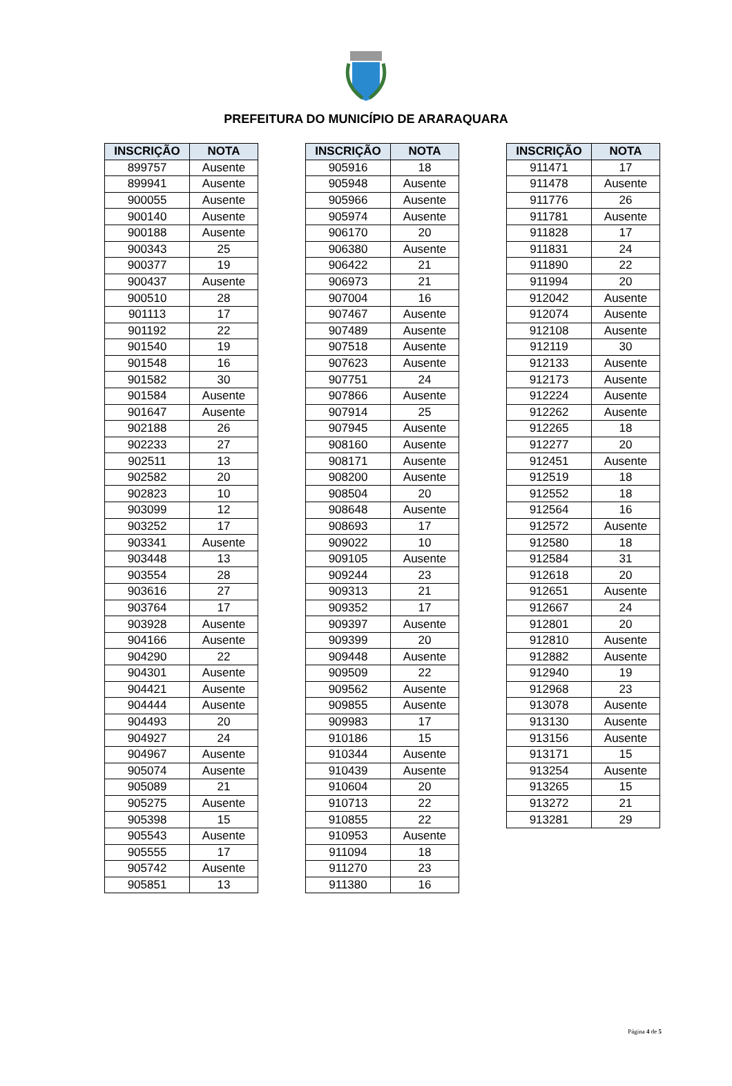PREFEITURA DO MUNICÍPIO DE ARARAQUARA
| INSCRIÇÃO | NOTA |
| --- | --- |
| 899757 | Ausente |
| 899941 | Ausente |
| 900055 | Ausente |
| 900140 | Ausente |
| 900188 | Ausente |
| 900343 | 25 |
| 900377 | 19 |
| 900437 | Ausente |
| 900510 | 28 |
| 901113 | 17 |
| 901192 | 22 |
| 901540 | 19 |
| 901548 | 16 |
| 901582 | 30 |
| 901584 | Ausente |
| 901647 | Ausente |
| 902188 | 26 |
| 902233 | 27 |
| 902511 | 13 |
| 902582 | 20 |
| 902823 | 10 |
| 903099 | 12 |
| 903252 | 17 |
| 903341 | Ausente |
| 903448 | 13 |
| 903554 | 28 |
| 903616 | 27 |
| 903764 | 17 |
| 903928 | Ausente |
| 904166 | Ausente |
| 904290 | 22 |
| 904301 | Ausente |
| 904421 | Ausente |
| 904444 | Ausente |
| 904493 | 20 |
| 904927 | 24 |
| 904967 | Ausente |
| 905074 | Ausente |
| 905089 | 21 |
| 905275 | Ausente |
| 905398 | 15 |
| 905543 | Ausente |
| 905555 | 17 |
| 905742 | Ausente |
| 905851 | 13 |
| INSCRIÇÃO | NOTA |
| --- | --- |
| 905916 | 18 |
| 905948 | Ausente |
| 905966 | Ausente |
| 905974 | Ausente |
| 906170 | 20 |
| 906380 | Ausente |
| 906422 | 21 |
| 906973 | 21 |
| 907004 | 16 |
| 907467 | Ausente |
| 907489 | Ausente |
| 907518 | Ausente |
| 907623 | Ausente |
| 907751 | 24 |
| 907866 | Ausente |
| 907914 | 25 |
| 907945 | Ausente |
| 908160 | Ausente |
| 908171 | Ausente |
| 908200 | Ausente |
| 908504 | 20 |
| 908648 | Ausente |
| 908693 | 17 |
| 909022 | 10 |
| 909105 | Ausente |
| 909244 | 23 |
| 909313 | 21 |
| 909352 | 17 |
| 909397 | Ausente |
| 909399 | 20 |
| 909448 | Ausente |
| 909509 | 22 |
| 909562 | Ausente |
| 909855 | Ausente |
| 909983 | 17 |
| 910186 | 15 |
| 910344 | Ausente |
| 910439 | Ausente |
| 910604 | 20 |
| 910713 | 22 |
| 910855 | 22 |
| 910953 | Ausente |
| 911094 | 18 |
| 911270 | 23 |
| 911380 | 16 |
| INSCRIÇÃO | NOTA |
| --- | --- |
| 911471 | 17 |
| 911478 | Ausente |
| 911776 | 26 |
| 911781 | Ausente |
| 911828 | 17 |
| 911831 | 24 |
| 911890 | 22 |
| 911994 | 20 |
| 912042 | Ausente |
| 912074 | Ausente |
| 912108 | Ausente |
| 912119 | 30 |
| 912133 | Ausente |
| 912173 | Ausente |
| 912224 | Ausente |
| 912262 | Ausente |
| 912265 | 18 |
| 912277 | 20 |
| 912451 | Ausente |
| 912519 | 18 |
| 912552 | 18 |
| 912564 | 16 |
| 912572 | Ausente |
| 912580 | 18 |
| 912584 | 31 |
| 912618 | 20 |
| 912651 | Ausente |
| 912667 | 24 |
| 912801 | 20 |
| 912810 | Ausente |
| 912882 | Ausente |
| 912940 | 19 |
| 912968 | 23 |
| 913078 | Ausente |
| 913130 | Ausente |
| 913156 | Ausente |
| 913171 | 15 |
| 913254 | Ausente |
| 913265 | 15 |
| 913272 | 21 |
| 913281 | 29 |
Página 4 de 5